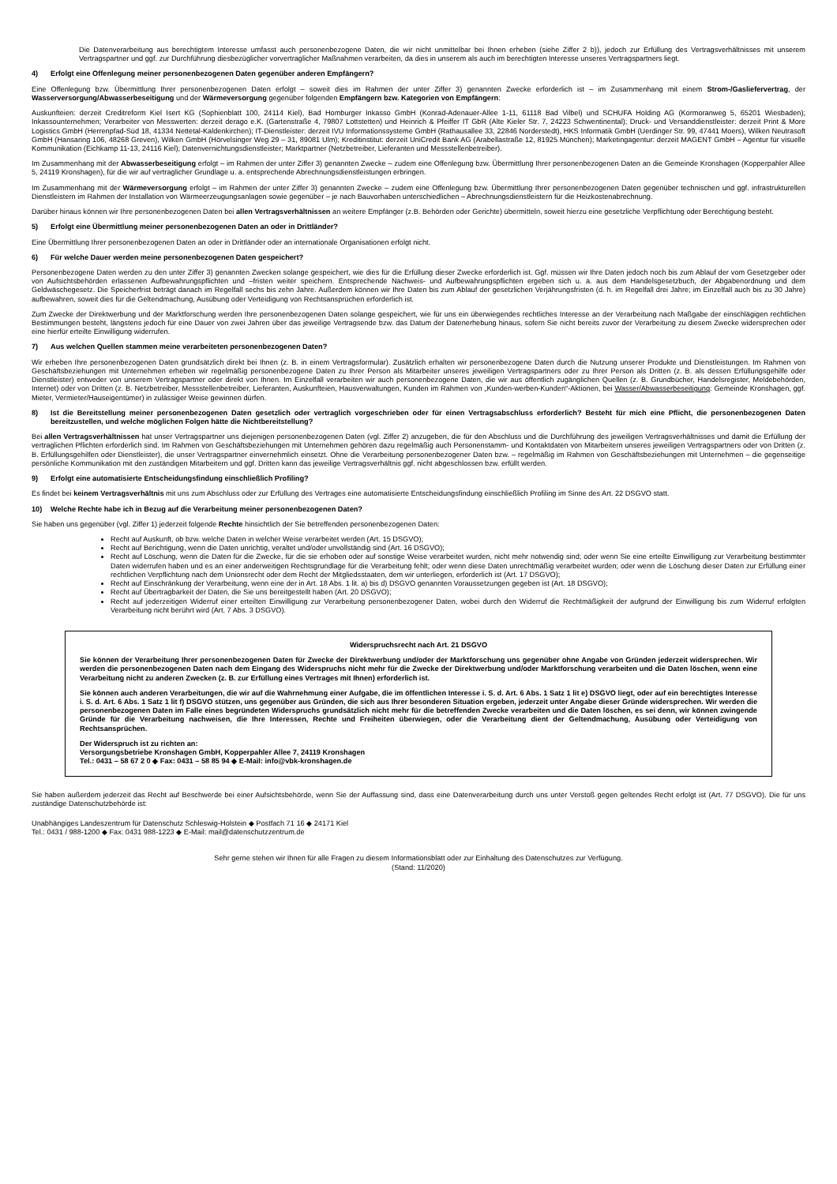Die Datenverarbeitung aus berechtigtem Interesse umfasst auch personenbezogene Daten, die wir nicht unmittelbar bei Ihnen erheben (siehe Ziffer 2 b)), jedoch zur Erfüllung des Vertragsverhältnisses mit unserem Vertragspartner und ggf. zur Durchführung diesbezüglicher vorvertraglicher Maßnahmen verarbeiten, da dies in unserem als auch im berechtigten Interesse unseres Vertragspartners liegt.
4) Erfolgt eine Offenlegung meiner personenbezogenen Daten gegenüber anderen Empfängern?
Eine Offenlegung bzw. Übermittlung Ihrer personenbezogenen Daten erfolgt – soweit dies im Rahmen der unter Ziffer 3) genannten Zwecke erforderlich ist – im Zusammenhang mit einem Strom-/Gasliefervertrag, der Wasserversorgung/Abwasserbeseitigung und der Wärmeversorgung gegenüber folgenden Empfängern bzw. Kategorien von Empfängern:
Auskunfteien: derzeit Creditreform Kiel Isert KG (Sophienblatt 100, 24114 Kiel), Bad Homburger Inkasso GmbH (Konrad-Adenauer-Allee 1-11, 61118 Bad Vilbel) und SCHUFA Holding AG (Kormoranweg 5, 65201 Wiesbaden); Inkassounternehmen; Verarbeiter von Messwerten: derzeit derago e.K. (Gartenstraße 4, 79807 Lottstetten) und Heinrich & Pfeiffer IT GbR (Alte Kieler Str. 7, 24223 Schwentinental); Druck- und Versanddienstleister: derzeit Print & More Logistics GmbH (Herrenpfad-Süd 18, 41334 Nettetal-Kaldenkirchen); IT-Dienstleister: derzeit IVU Informationssysteme GmbH (Rathausallee 33, 22846 Norderstedt), HKS Informatik GmbH (Uerdinger Str. 99, 47441 Moers), Wilken Neutrasoft GmbH (Hansaring 106, 48268 Greven), Wilken GmbH (Hörvelsinger Weg 29 – 31, 89081 Ulm); Kreditinstitut: derzeit UniCredit Bank AG (Arabellastraße 12, 81925 München); Marketingagentur: derzeit MAGENT GmbH – Agentur für visuelle Kommunikation (Eichkamp 11-13, 24116 Kiel); Datenvernichtungsdienstleister; Marktpartner (Netzbetreiber, Lieferanten und Messstellenbetreiber).
Im Zusammenhang mit der Abwasserbeseitigung erfolgt – im Rahmen der unter Ziffer 3) genannten Zwecke – zudem eine Offenlegung bzw. Übermittlung Ihrer personenbezogenen Daten an die Gemeinde Kronshagen (Kopperpahler Allee 5, 24119 Kronshagen), für die wir auf vertraglicher Grundlage u. a. entsprechende Abrechnungsdienstleistungen erbringen.
Im Zusammenhang mit der Wärmeversorgung erfolgt – im Rahmen der unter Ziffer 3) genannten Zwecke – zudem eine Offenlegung bzw. Übermittlung Ihrer personenbezogenen Daten gegenüber technischen und ggf. infrastrukturellen Dienstleistern im Rahmen der Installation von Wärmeerzeugungsanlagen sowie gegenüber – je nach Bauvorhaben unterschiedlichen – Abrechnungsdienstleistern für die Heizkostenabrechnung.
Darüber hinaus können wir Ihre personenbezogenen Daten bei allen Vertragsverhältnissen an weitere Empfänger (z.B. Behörden oder Gerichte) übermitteln, soweit hierzu eine gesetzliche Verpflichtung oder Berechtigung besteht.
5) Erfolgt eine Übermittlung meiner personenbezogenen Daten an oder in Drittländer?
Eine Übermittlung Ihrer personenbezogenen Daten an oder in Drittländer oder an internationale Organisationen erfolgt nicht.
6) Für welche Dauer werden meine personenbezogenen Daten gespeichert?
Personenbezogene Daten werden zu den unter Ziffer 3) genannten Zwecken solange gespeichert, wie dies für die Erfüllung dieser Zwecke erforderlich ist. Ggf. müssen wir Ihre Daten jedoch noch bis zum Ablauf der vom Gesetzgeber oder von Aufsichtsbehörden erlassenen Aufbewahrungspflichten und –fristen weiter speichern. Entsprechende Nachweis- und Aufbewahrungspflichten ergeben sich u. a. aus dem Handelsgesetzbuch, der Abgabenordnung und dem Geldwäschegesetz. Die Speicherfrist beträgt danach im Regelfall sechs bis zehn Jahre. Außerdem können wir Ihre Daten bis zum Ablauf der gesetzlichen Verjährungsfristen (d. h. im Regelfall drei Jahre; im Einzelfall auch bis zu 30 Jahre) aufbewahren, soweit dies für die Geltendmachung, Ausübung oder Verteidigung von Rechtsansprüchen erforderlich ist.
Zum Zwecke der Direktwerbung und der Marktforschung werden Ihre personenbezogenen Daten solange gespeichert, wie für uns ein überwiegendes rechtliches Interesse an der Verarbeitung nach Maßgabe der einschlägigen rechtlichen Bestimmungen besteht, längstens jedoch für eine Dauer von zwei Jahren über das jeweilige Vertragsende bzw. das Datum der Datenerhebung hinaus, sofern Sie nicht bereits zuvor der Verarbeitung zu diesem Zwecke widersprechen oder eine hierfür erteilte Einwilligung widerrufen.
7) Aus welchen Quellen stammen meine verarbeiteten personenbezogenen Daten?
Wir erheben Ihre personenbezogenen Daten grundsätzlich direkt bei Ihnen (z. B. in einem Vertragsformular). Zusätzlich erhalten wir personenbezogene Daten durch die Nutzung unserer Produkte und Dienstleistungen. Im Rahmen von Geschäftsbeziehungen mit Unternehmen erheben wir regelmäßig personenbezogene Daten zu Ihrer Person als Mitarbeiter unseres jeweiligen Vertragspartners oder zu Ihrer Person als Dritten (z. B. als dessen Erfüllungsgehilfe oder Dienstleister) entweder von unserem Vertragspartner oder direkt von Ihnen. Im Einzelfall verarbeiten wir auch personenbezogene Daten, die wir aus öffentlich zugänglichen Quellen (z. B. Grundbücher, Handelsregister, Meldebehörden, Internet) oder von Dritten (z. B. Netzbetreiber, Messstellenbetreiber, Lieferanten, Auskunfteien, Hausverwaltungen, Kunden im Rahmen von „Kunden-werben-Kunden“-Aktionen, bei Wasser/Abwasserbeseitigung: Gemeinde Kronshagen, ggf. Mieter, Vermieter/Hauseigentümer) in zulässiger Weise gewinnen dürfen.
8) Ist die Bereitstellung meiner personenbezogenen Daten gesetzlich oder vertraglich vorgeschrieben oder für einen Vertragsabschluss erforderlich? Besteht für mich eine Pflicht, die personenbezogenen Daten bereitzustellen, und welche möglichen Folgen hätte die Nichtbereitstellung?
Bei allen Vertragsverhältnissen hat unser Vertragspartner uns diejenigen personenbezogenen Daten (vgl. Ziffer 2) anzugeben, die für den Abschluss und die Durchführung des jeweiligen Vertragsverhältnisses und damit die Erfüllung der vertraglichen Pflichten erforderlich sind. Im Rahmen von Geschäftsbeziehungen mit Unternehmen gehören dazu regelmäßig auch Personenstamm- und Kontaktdaten von Mitarbeitern unseres jeweiligen Vertragspartners oder von Dritten (z. B. Erfüllungsgehilfen oder Dienstleister), die unser Vertragspartner einvernehmlich einsetzt. Ohne die Verarbeitung personenbezogener Daten bzw. – regelmäßig im Rahmen von Geschäftsbeziehungen mit Unternehmen – die gegenseitige persönliche Kommunikation mit den zuständigen Mitarbeitern und ggf. Dritten kann das jeweilige Vertragsverhältnis ggf. nicht abgeschlossen bzw. erfüllt werden.
9) Erfolgt eine automatisierte Entscheidungsfindung einschließlich Profiling?
Es findet bei keinem Vertragsverhältnis mit uns zum Abschluss oder zur Erfüllung des Vertrages eine automatisierte Entscheidungsfindung einschließlich Profiling im Sinne des Art. 22 DSGVO statt.
10) Welche Rechte habe ich in Bezug auf die Verarbeitung meiner personenbezogenen Daten?
Sie haben uns gegenüber (vgl. Ziffer 1) jederzeit folgende Rechte hinsichtlich der Sie betreffenden personenbezogenen Daten:
Recht auf Auskunft, ob bzw. welche Daten in welcher Weise verarbeitet werden (Art. 15 DSGVO);
Recht auf Berichtigung, wenn die Daten unrichtig, veraltet und/oder unvollständig sind (Art. 16 DSGVO);
Recht auf Löschung, wenn die Daten für die Zwecke, für die sie erhoben oder auf sonstige Weise verarbeitet wurden, nicht mehr notwendig sind; oder wenn Sie eine erteilte Einwilligung zur Verarbeitung bestimmter Daten widerrufen haben und es an einer anderweitigen Rechtsgrundlage für die Verarbeitung fehlt; oder wenn diese Daten unrechtmäßig verarbeitet wurden; oder wenn die Löschung dieser Daten zur Erfüllung einer rechtlichen Verpflichtung nach dem Unionsrecht oder dem Recht der Mitgliedsstaaten, dem wir unterliegen, erforderlich ist (Art. 17 DSGVO);
Recht auf Einschränkung der Verarbeitung, wenn eine der in Art. 18 Abs. 1 lit. a) bis d) DSGVO genannten Voraussetzungen gegeben ist (Art. 18 DSGVO);
Recht auf Übertragbarkeit der Daten, die Sie uns bereitgestellt haben (Art. 20 DSGVO);
Recht auf jederzeitigen Widerruf einer erteilten Einwilligung zur Verarbeitung personenbezogener Daten, wobei durch den Widerruf die Rechtmäßigkeit der aufgrund der Einwilligung bis zum Widerruf erfolgten Verarbeitung nicht berührt wird (Art. 7 Abs. 3 DSGVO).
Widerspruchsrecht nach Art. 21 DSGVO
Sie können der Verarbeitung Ihrer personenbezogenen Daten für Zwecke der Direktwerbung und/oder der Marktforschung uns gegenüber ohne Angabe von Gründen jederzeit widersprechen. Wir werden die personenbezogenen Daten nach dem Eingang des Widerspruchs nicht mehr für die Zwecke der Direktwerbung und/oder Marktforschung verarbeiten und die Daten löschen, wenn eine Verarbeitung nicht zu anderen Zwecken (z. B. zur Erfüllung eines Vertrages mit Ihnen) erforderlich ist.
Sie können auch anderen Verarbeitungen, die wir auf die Wahrnehmung einer Aufgabe, die im öffentlichen Interesse i. S. d. Art. 6 Abs. 1 Satz 1 lit e) DSGVO liegt, oder auf ein berechtigtes Interesse i. S. d. Art. 6 Abs. 1 Satz 1 lit f) DSGVO stützen, uns gegenüber aus Gründen, die sich aus Ihrer besonderen Situation ergeben, jederzeit unter Angabe dieser Gründe widersprechen. Wir werden die personenbezogenen Daten im Falle eines begründeten Widerspruchs grundsätzlich nicht mehr für die betreffenden Zwecke verarbeiten und die Daten löschen, es sei denn, wir können zwingende Gründe für die Verarbeitung nachweisen, die Ihre Interessen, Rechte und Freiheiten überwiegen, oder die Verarbeitung dient der Geltendmachung, Ausübung oder Verteidigung von Rechtsansprüchen.
Der Widerspruch ist zu richten an:
Versorgungsbetriebe Kronshagen GmbH, Kopperpahler Allee 7, 24119 Kronshagen
Tel.: 0431 – 58 67 2 0 ◆ Fax: 0431 – 58 85 94 ◆ E-Mail: info@vbk-kronshagen.de
Sie haben außerdem jederzeit das Recht auf Beschwerde bei einer Aufsichtsbehörde, wenn Sie der Auffassung sind, dass eine Datenverarbeitung durch uns unter Verstoß gegen geltendes Recht erfolgt ist (Art. 77 DSGVO). Die für uns zuständige Datenschutzbehörde ist:
Unabhängiges Landeszentrum für Datenschutz Schleswig-Holstein ◆ Postfach 71 16 ◆ 24171 Kiel
Tel.: 0431 / 988-1200 ◆ Fax: 0431 988-1223 ◆ E-Mail: mail@datenschutzzentrum.de
Sehr gerne stehen wir Ihnen für alle Fragen zu diesem Informationsblatt oder zur Einhaltung des Datenschutzes zur Verfügung.
(Stand: 11/2020)